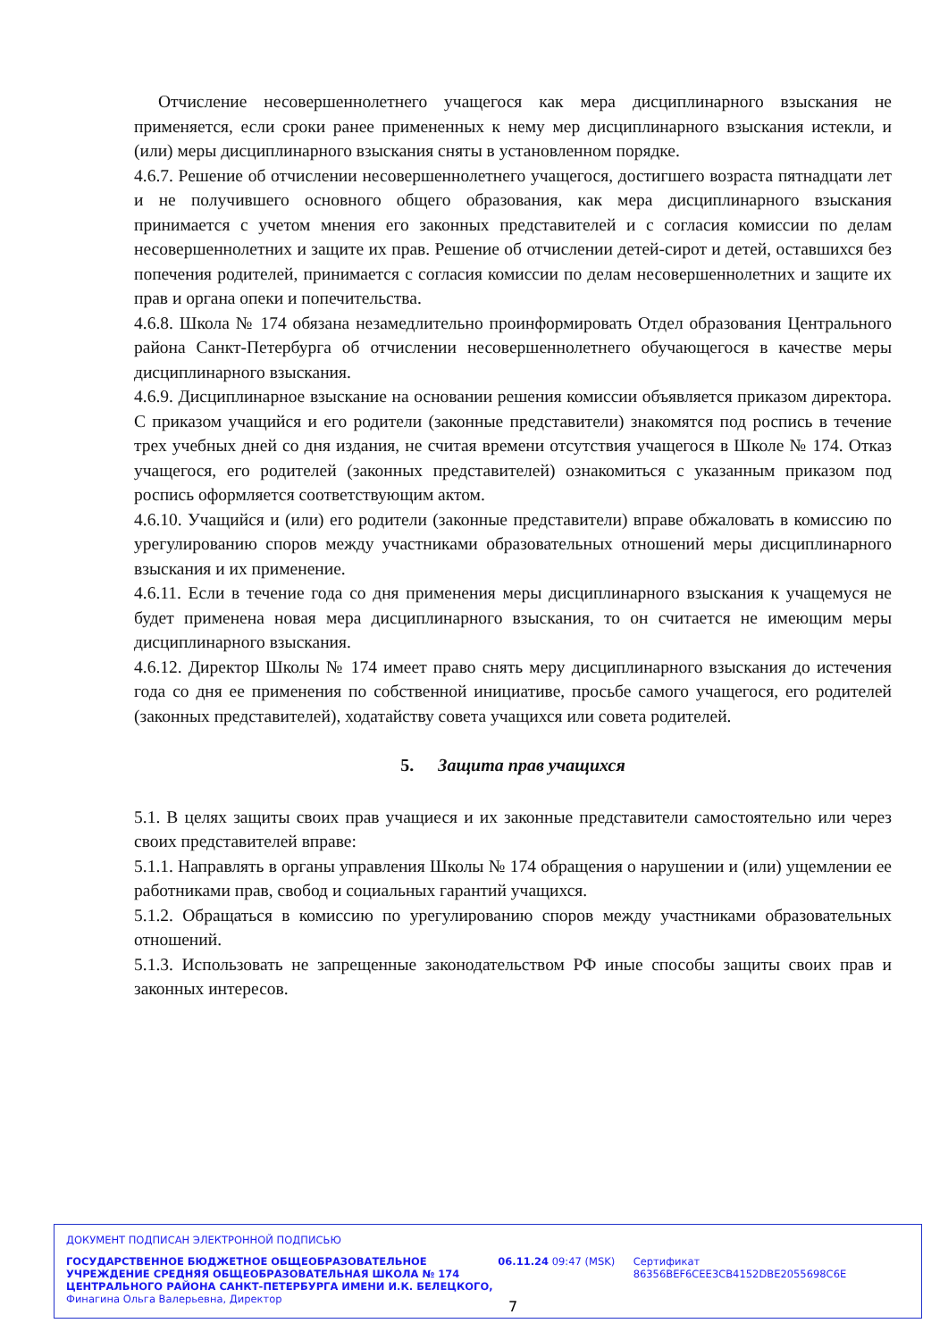Отчисление несовершеннолетнего учащегося как мера дисциплинарного взыскания не применяется, если сроки ранее примененных к нему мер дисциплинарного взыскания истекли, и (или) меры дисциплинарного взыскания сняты в установленном порядке.
4.6.7. Решение об отчислении несовершеннолетнего учащегося, достигшего возраста пятнадцати лет и не получившего основного общего образования, как мера дисциплинарного взыскания принимается с учетом мнения его законных представителей и с согласия комиссии по делам несовершеннолетних и защите их прав. Решение об отчислении детей-сирот и детей, оставшихся без попечения родителей, принимается с согласия комиссии по делам несовершеннолетних и защите их прав и органа опеки и попечительства.
4.6.8. Школа № 174 обязана незамедлительно проинформировать Отдел образования Центрального района Санкт-Петербурга об отчислении несовершеннолетнего обучающегося в качестве меры дисциплинарного взыскания.
4.6.9. Дисциплинарное взыскание на основании решения комиссии объявляется приказом директора. С приказом учащийся и его родители (законные представители) знакомятся под роспись в течение трех учебных дней со дня издания, не считая времени отсутствия учащегося в Школе № 174. Отказ учащегося, его родителей (законных представителей) ознакомиться с указанным приказом под роспись оформляется соответствующим актом.
4.6.10. Учащийся и (или) его родители (законные представители) вправе обжаловать в комиссию по урегулированию споров между участниками образовательных отношений меры дисциплинарного взыскания и их применение.
4.6.11. Если в течение года со дня применения меры дисциплинарного взыскания к учащемуся не будет применена новая мера дисциплинарного взыскания, то он считается не имеющим меры дисциплинарного взыскания.
4.6.12. Директор Школы № 174 имеет право снять меру дисциплинарного взыскания до истечения года со дня ее применения по собственной инициативе, просьбе самого учащегося, его родителей (законных представителей), ходатайству совета учащихся или совета родителей.
5. Защита прав учащихся
5.1. В целях защиты своих прав учащиеся и их законные представители самостоятельно или через своих представителей вправе:
5.1.1. Направлять в органы управления Школы № 174 обращения о нарушении и (или) ущемлении ее работниками прав, свобод и социальных гарантий учащихся.
5.1.2. Обращаться в комиссию по урегулированию споров между участниками образовательных отношений.
5.1.3. Использовать не запрещенные законодательством РФ иные способы защиты своих прав и законных интересов.
ДОКУМЕНТ ПОДПИСАН ЭЛЕКТРОННОЙ ПОДПИСЬЮ
ГОСУДАРСТВЕННОЕ БЮДЖЕТНОЕ ОБЩЕОБРАЗОВАТЕЛЬНОЕ УЧРЕЖДЕНИЕ СРЕДНЯЯ ОБЩЕОБРАЗОВАТЕЛЬНАЯ ШКОЛА № 174 ЦЕНТРАЛЬНОГО РАЙОНА САНКТ-ПЕТЕРБУРГА ИМЕНИ И.К. БЕЛЕЦКОГО,
Финагина Ольга Валерьевна, Директор
06.11.24 09:47 (MSK) Сертификат 86356BEF6CEE3CB4152DBE2055698C6E
7